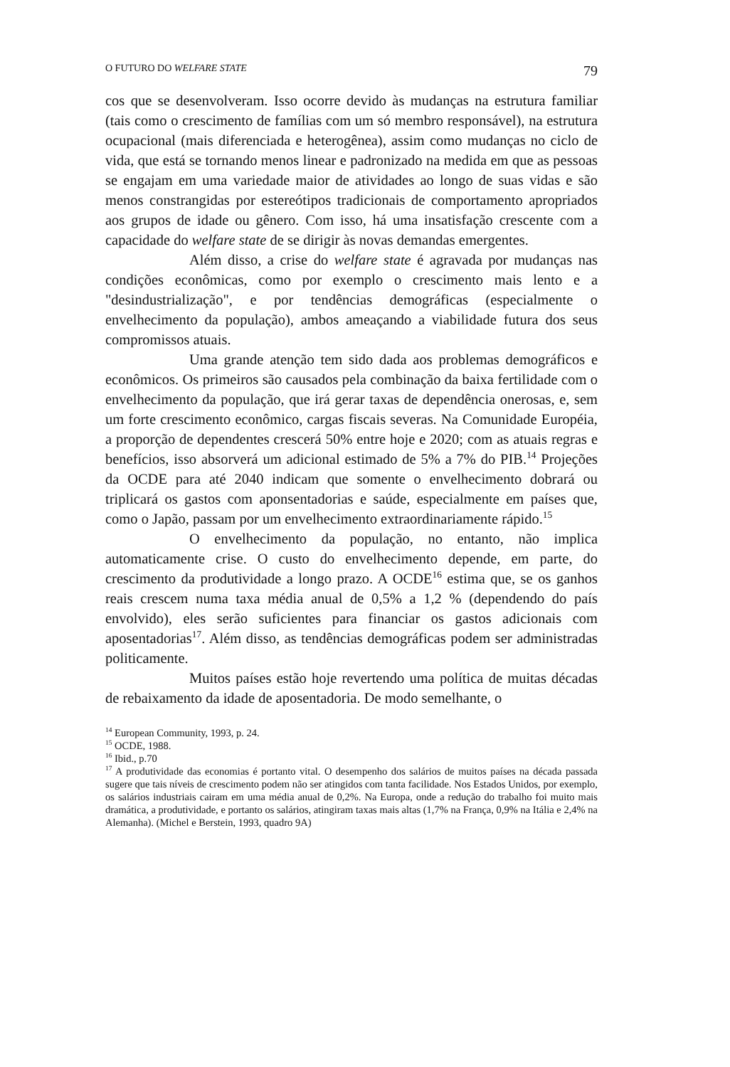O FUTURO DO WELFARE STATE 79
cos que se desenvolveram. Isso ocorre devido às mudanças na estrutura familiar (tais como o crescimento de famílias com um só membro responsável), na estrutura ocupacional (mais diferenciada e heterogênea), assim como mudanças no ciclo de vida, que está se tornando menos linear e padronizado na medida em que as pessoas se engajam em uma variedade maior de atividades ao longo de suas vidas e são menos constrangidas por estereótipos tradicionais de comportamento apropriados aos grupos de idade ou gênero. Com isso, há uma insatisfação crescente com a capacidade do welfare state de se dirigir às novas demandas emergentes.
Além disso, a crise do welfare state é agravada por mudanças nas condições econômicas, como por exemplo o crescimento mais lento e a "desindustrialização", e por tendências demográficas (especialmente o envelhecimento da população), ambos ameaçando a viabilidade futura dos seus compromissos atuais.
Uma grande atenção tem sido dada aos problemas demográficos e econômicos. Os primeiros são causados pela combinação da baixa fertilidade com o envelhecimento da população, que irá gerar taxas de dependência onerosas, e, sem um forte crescimento econômico, cargas fiscais severas. Na Comunidade Européia, a proporção de dependentes crescerá 50% entre hoje e 2020; com as atuais regras e benefícios, isso absorverá um adicional estimado de 5% a 7% do PIB.<sup>14</sup> Projeções da OCDE para até 2040 indicam que somente o envelhecimento dobrará ou triplicará os gastos com aponsentadorias e saúde, especialmente em países que, como o Japão, passam por um envelhecimento extraordinariamente rápido.<sup>15</sup>
O envelhecimento da população, no entanto, não implica automaticamente crise. O custo do envelhecimento depende, em parte, do crescimento da produtividade a longo prazo. A OCDE<sup>16</sup> estima que, se os ganhos reais crescem numa taxa média anual de 0,5% a 1,2 % (dependendo do país envolvido), eles serão suficientes para financiar os gastos adicionais com aposentadorias<sup>17</sup>. Além disso, as tendências demográficas podem ser administradas politicamente.
Muitos países estão hoje revertendo uma política de muitas décadas de rebaixamento da idade de aposentadoria. De modo semelhante, o
<sup>14</sup> European Community, 1993, p. 24.
<sup>15</sup> OCDE, 1988.
<sup>16</sup> Ibid., p.70
<sup>17</sup> A produtividade das economias é portanto vital. O desempenho dos salários de muitos países na década passada sugere que tais níveis de crescimento podem não ser atingidos com tanta facilidade. Nos Estados Unidos, por exemplo, os salários industriais cairam em uma média anual de 0,2%. Na Europa, onde a redução do trabalho foi muito mais dramática, a produtividade, e portanto os salários, atingiram taxas mais altas (1,7% na França, 0,9% na Itália e 2,4% na Alemanha). (Michel e Berstein, 1993, quadro 9A)